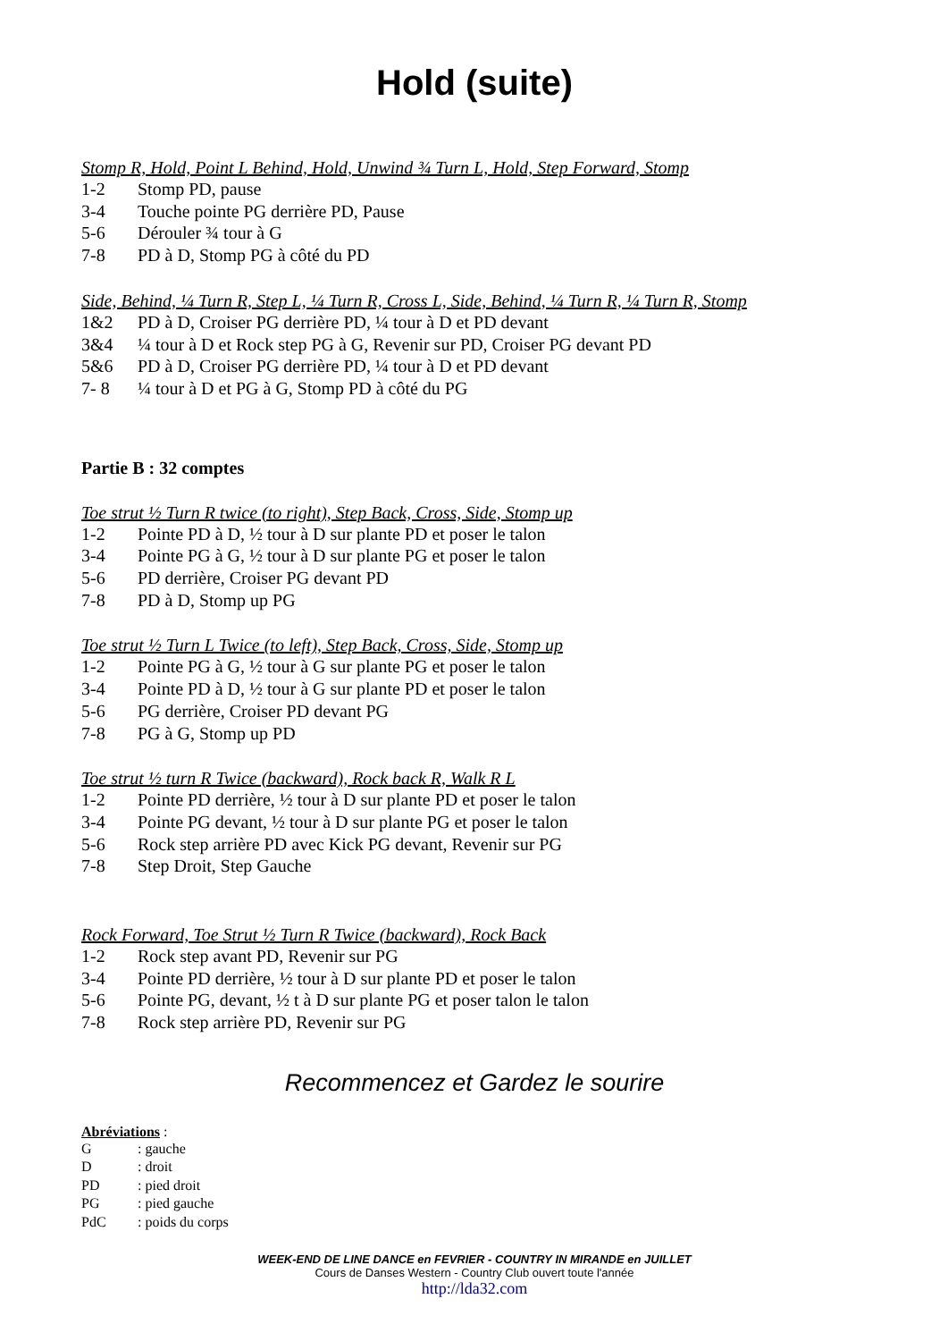Hold (suite)
Stomp R, Hold, Point L Behind, Hold, Unwind ¾ Turn L, Hold, Step Forward, Stomp
1-2 Stomp PD, pause
3-4 Touche pointe PG derrière PD, Pause
5-6 Dérouler ¾ tour à G
7-8 PD à D, Stomp PG à côté du PD
Side, Behind, ¼ Turn R, Step L, ¼ Turn R, Cross L, Side, Behind, ¼ Turn R, ¼ Turn R, Stomp
1&2 PD à D, Croiser PG derrière PD, ¼ tour à D et PD devant
3&4 ¼ tour à D et Rock step PG à G, Revenir sur PD, Croiser PG devant PD
5&6 PD à D, Croiser PG derrière PD, ¼ tour à D et PD devant
7- 8 ¼ tour à D et PG à G, Stomp PD à côté du PG
Partie B : 32 comptes
Toe strut ½ Turn R twice (to right), Step Back, Cross, Side, Stomp up
1-2 Pointe PD à D, ½ tour à D sur plante PD et poser le talon
3-4 Pointe PG à G, ½ tour à D sur plante PG et poser le talon
5-6 PD derrière, Croiser PG devant PD
7-8 PD à D, Stomp up PG
Toe strut ½ Turn L Twice (to left), Step Back, Cross, Side, Stomp up
1-2 Pointe PG à G, ½ tour à G sur plante PG et poser le talon
3-4 Pointe PD à D, ½ tour à G sur plante PD et poser le talon
5-6 PG derrière, Croiser PD devant PG
7-8 PG à G, Stomp up PD
Toe strut ½ turn R Twice (backward), Rock back R, Walk R L
1-2 Pointe PD derrière, ½ tour à D sur plante PD et poser le talon
3-4 Pointe PG devant, ½ tour à D sur plante PG et poser le talon
5-6 Rock step arrière PD avec Kick PG devant, Revenir sur PG
7-8 Step Droit, Step Gauche
Rock Forward, Toe Strut ½ Turn R Twice (backward), Rock Back
1-2 Rock step avant PD, Revenir sur PG
3-4 Pointe PD derrière, ½ tour à D sur plante PD et poser le talon
5-6 Pointe PG, devant, ½ t à D sur plante PG et poser talon le talon
7-8 Rock step arrière PD, Revenir sur PG
Recommencez et Gardez le sourire
Abréviations :
G: gauche
D: droit
PD: pied droit
PG: pied gauche
PdC: poids du corps
WEEK-END DE LINE DANCE en FEVRIER - COUNTRY IN MIRANDE en JUILLET
Cours de Danses Western - Country Club ouvert toute l'année
http://lda32.com